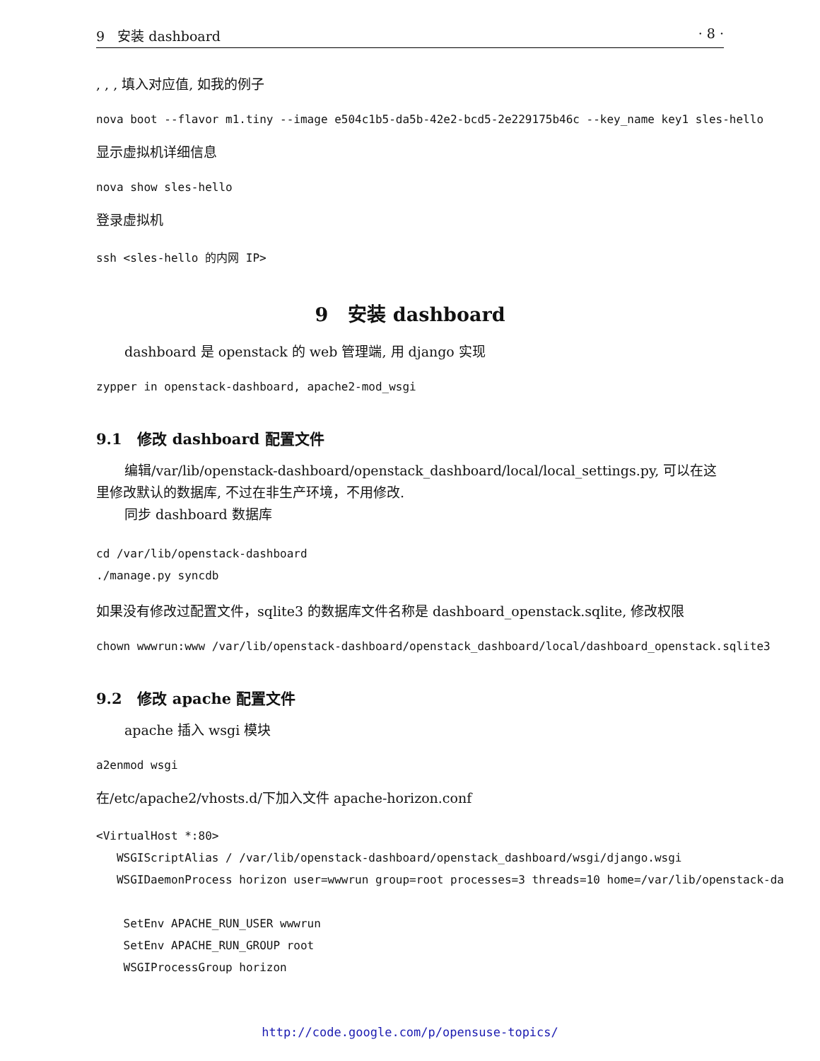9 安装 dashboard · 8 ·
, , , 填入对应值, 如我的例子
nova boot --flavor m1.tiny --image e504c1b5-da5b-42e2-bcd5-2e229175b46c --key_name key1 sles-hello
显示虚拟机详细信息
nova show sles-hello
登录虚拟机
ssh <sles-hello 的内网 IP>
9 安装 dashboard
dashboard 是 openstack 的 web 管理端, 用 django 实现
zypper in openstack-dashboard, apache2-mod_wsgi
9.1 修改 dashboard 配置文件
编辑/var/lib/openstack-dashboard/openstack_dashboard/local/local_settings.py, 可以在这里修改默认的数据库, 不过在非生产环境，不用修改.
同步 dashboard 数据库
cd /var/lib/openstack-dashboard ./manage.py syncdb
如果没有修改过配置文件，sqlite3 的数据库文件名称是 dashboard_openstack.sqlite, 修改权限
chown wwwrun:www /var/lib/openstack-dashboard/openstack_dashboard/local/dashboard_openstack.sqlite3
9.2 修改 apache 配置文件
apache 插入 wsgi 模块
a2enmod wsgi
在/etc/apache2/vhosts.d/下加入文件 apache-horizon.conf
<VirtualHost *:80> WSGIScriptAlias / /var/lib/openstack-dashboard/openstack_dashboard/wsgi/django.wsgi WSGIDaemonProcess horizon user=wwwrun group=root processes=3 threads=10 home=/var/lib/openstack-da SetEnv APACHE_RUN_USER wwwrun SetEnv APACHE_RUN_GROUP root WSGIProcessGroup horizon
http://code.google.com/p/opensuse-topics/